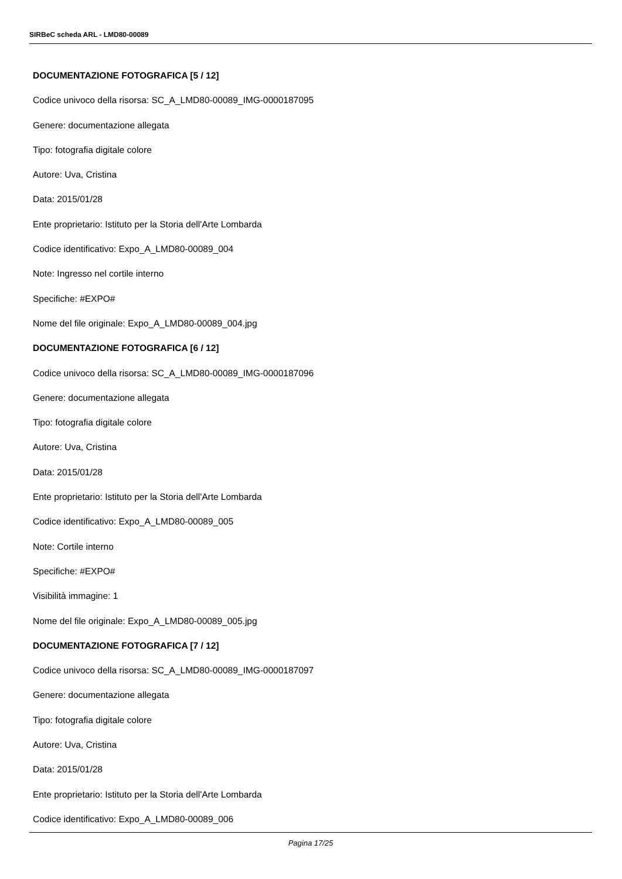SIRBeC scheda ARL - LMD80-00089
DOCUMENTAZIONE FOTOGRAFICA [5 / 12]
Codice univoco della risorsa: SC_A_LMD80-00089_IMG-0000187095
Genere: documentazione allegata
Tipo: fotografia digitale colore
Autore: Uva, Cristina
Data: 2015/01/28
Ente proprietario: Istituto per la Storia dell'Arte Lombarda
Codice identificativo: Expo_A_LMD80-00089_004
Note: Ingresso nel cortile interno
Specifiche: #EXPO#
Nome del file originale: Expo_A_LMD80-00089_004.jpg
DOCUMENTAZIONE FOTOGRAFICA [6 / 12]
Codice univoco della risorsa: SC_A_LMD80-00089_IMG-0000187096
Genere: documentazione allegata
Tipo: fotografia digitale colore
Autore: Uva, Cristina
Data: 2015/01/28
Ente proprietario: Istituto per la Storia dell'Arte Lombarda
Codice identificativo: Expo_A_LMD80-00089_005
Note: Cortile interno
Specifiche: #EXPO#
Visibilità immagine: 1
Nome del file originale: Expo_A_LMD80-00089_005.jpg
DOCUMENTAZIONE FOTOGRAFICA [7 / 12]
Codice univoco della risorsa: SC_A_LMD80-00089_IMG-0000187097
Genere: documentazione allegata
Tipo: fotografia digitale colore
Autore: Uva, Cristina
Data: 2015/01/28
Ente proprietario: Istituto per la Storia dell'Arte Lombarda
Codice identificativo: Expo_A_LMD80-00089_006
Pagina 17/25